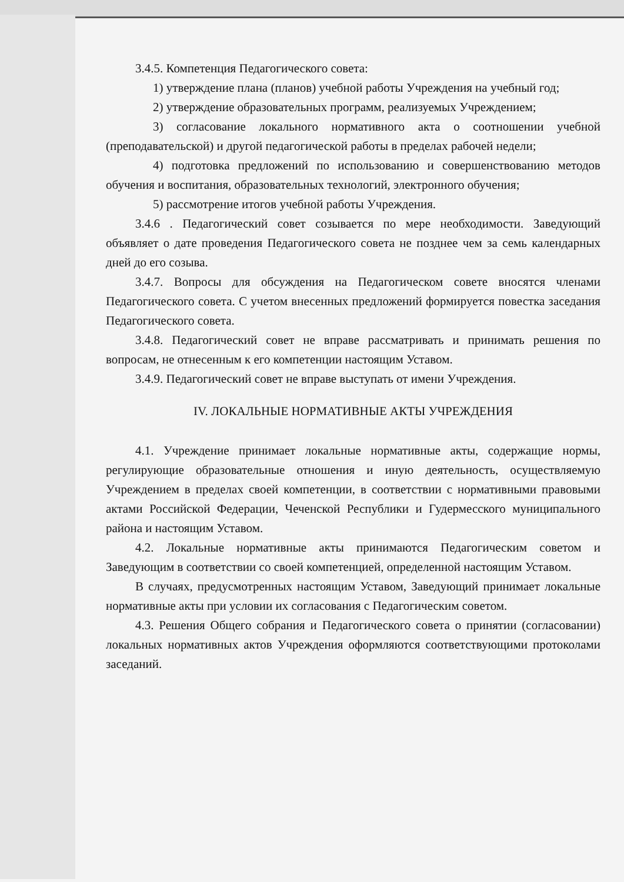3.4.5. Компетенция Педагогического совета:
1) утверждение плана (планов) учебной работы Учреждения на учебный год;
2) утверждение образовательных программ, реализуемых Учреждением;
3) согласование локального нормативного акта о соотношении учебной (преподавательской) и другой педагогической работы в пределах рабочей недели;
4) подготовка предложений по использованию и совершенствованию методов обучения и воспитания, образовательных технологий, электронного обучения;
5) рассмотрение итогов учебной работы Учреждения.
3.4.6 . Педагогический совет созывается по мере необходимости. Заведующий объявляет о дате проведения Педагогического совета не позднее чем за семь календарных дней до его созыва.
3.4.7. Вопросы для обсуждения на Педагогическом совете вносятся членами Педагогического совета. С учетом внесенных предложений формируется повестка заседания Педагогического совета.
3.4.8. Педагогический совет не вправе рассматривать и принимать решения по вопросам, не отнесенным к его компетенции настоящим Уставом.
3.4.9. Педагогический совет не вправе выступать от имени Учреждения.
IV. ЛОКАЛЬНЫЕ НОРМАТИВНЫЕ АКТЫ УЧРЕЖДЕНИЯ
4.1. Учреждение принимает локальные нормативные акты, содержащие нормы, регулирующие образовательные отношения и иную деятельность, осуществляемую Учреждением в пределах своей компетенции, в соответствии с нормативными правовыми актами Российской Федерации, Чеченской Республики и Гудермесского муниципального района и настоящим Уставом.
4.2. Локальные нормативные акты принимаются Педагогическим советом и Заведующим в соответствии со своей компетенцией, определенной настоящим Уставом.
В случаях, предусмотренных настоящим Уставом, Заведующий принимает локальные нормативные акты при условии их согласования с Педагогическим советом.
4.3. Решения Общего собрания и Педагогического совета о принятии (согласовании) локальных нормативных актов Учреждения оформляются соответствующими протоколами заседаний.